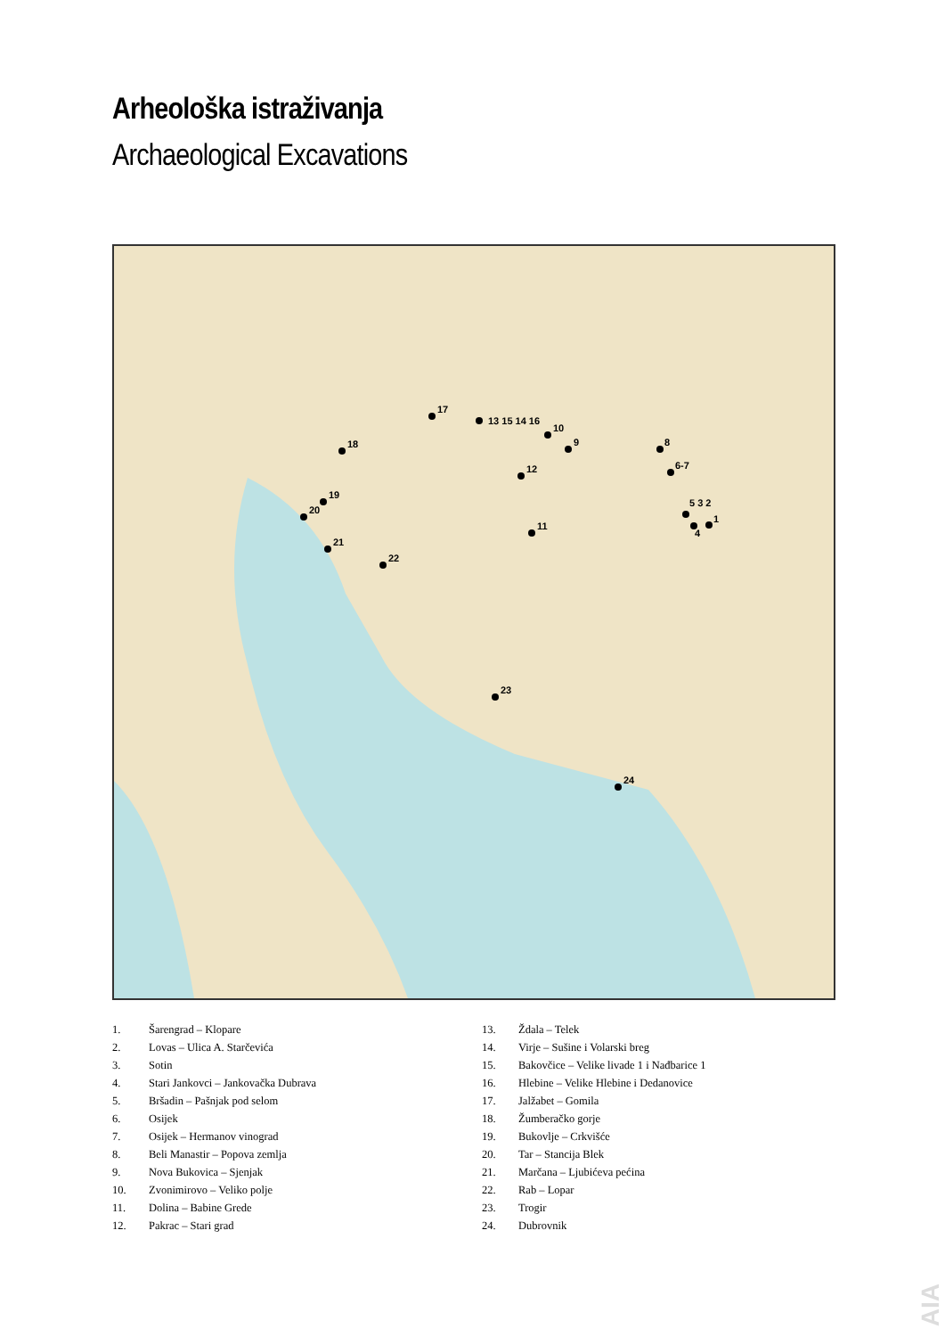Arheološka istraživanja
Archaeological Excavations
1
5 3 2
4
6-7
8
9
10
11
12
13 15 14 16
17
18
19
20
21
22
23
24
1. Šarengrad – Klopare
2. Lovas – Ulica A. Starčevića
3. Sotin
4. Stari Jankovci – Jankovačka Dubrava
5. Bršadin – Pašnjak pod selom
6. Osijek
7. Osijek – Hermanov vinograd
8. Beli Manastir – Popova zemlja
9. Nova Bukovica – Sjenjak
10. Zvonimirovo – Veliko polje
11. Dolina – Babine Grede
12. Pakrac – Stari grad
13. Ždala – Telek
14. Virje – Sušine i Volarski breg
15. Bakovčice – Velike livade 1 i Nađbarice 1
16. Hlebine – Velike Hlebine i Dedanovice
17. Jalžabet – Gomila
18. Žumberačko gorje
19. Bukovlje – Crkvišće
20. Tar – Stancija Blek
21. Marčana – Ljubićeva pećina
22. Rab – Lopar
23. Trogir
24. Dubrovnik
AIA